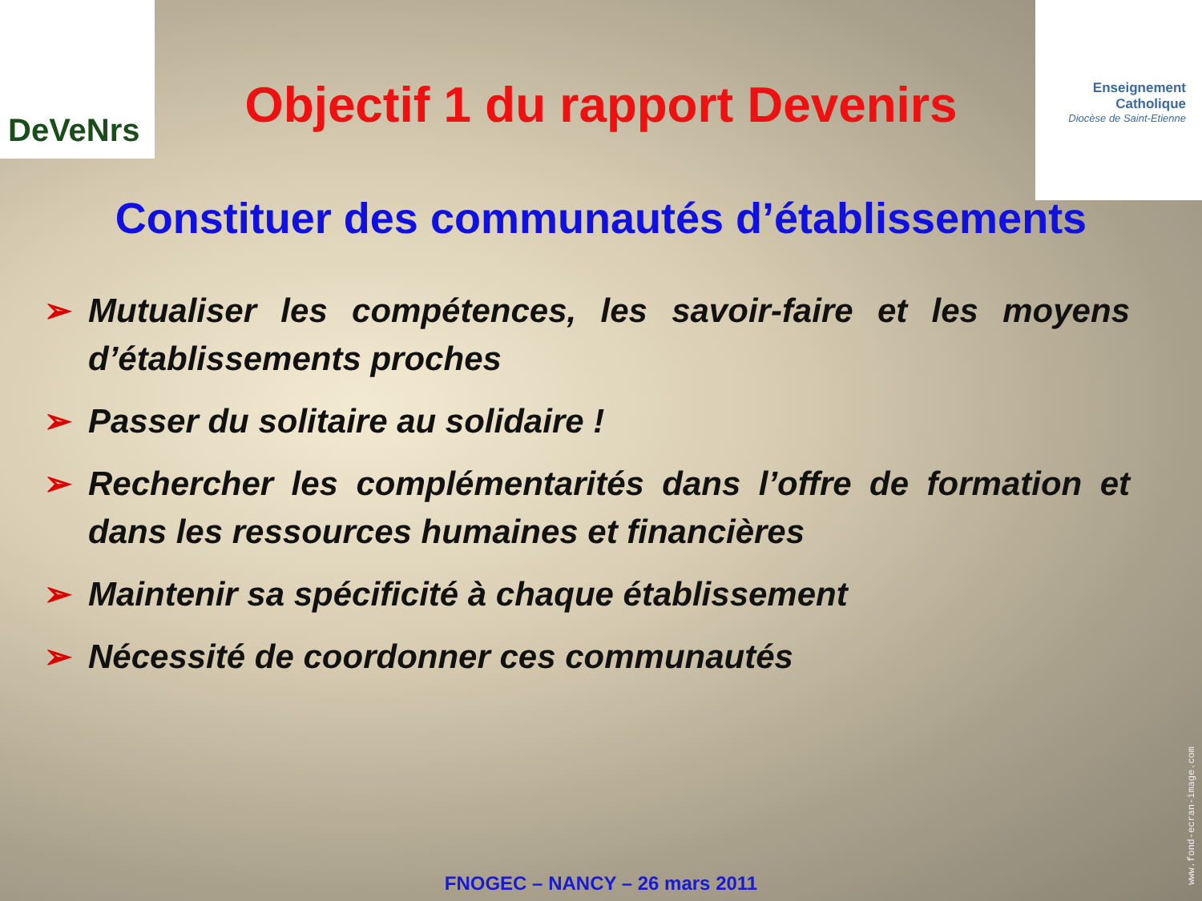DeVeNrs
Enseignement Catholique
Diocèse de Saint-Etienne
Objectif 1 du rapport Devenirs
Constituer des communautés d’établissements
➢ Mutualiser les compétences, les savoir-faire et les moyens d’établissements proches
➢ Passer du solitaire au solidaire !
➢ Rechercher les complémentarités dans l’offre de formation et dans les ressources humaines et financières
➢ Maintenir sa spécificité à chaque établissement
➢ Nécessité de coordonner ces communautés
www.fond-ecran-image.com
FNOGEC – NANCY – 26 mars 2011